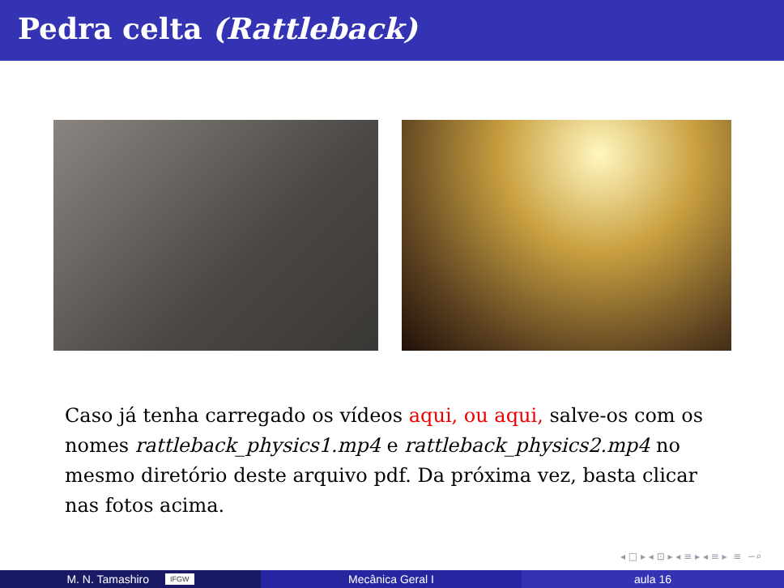Pedra celta (Rattleback)
Caso já tenha carregado os vídeos aqui, ou aqui, salve-os com os nomes rattleback_physics1.mp4 e rattleback_physics2.mp4 no mesmo diretório deste arquivo pdf. Da próxima vez, basta clicar nas fotos acima.
◂ □ ▸ ◂ ⊡ ▸ ◂ ≡ ▸ ◂ ≡ ▸ ≡ ∽⌕
M. N. Tamashiro IFGW
Mecânica Geral I aula 16